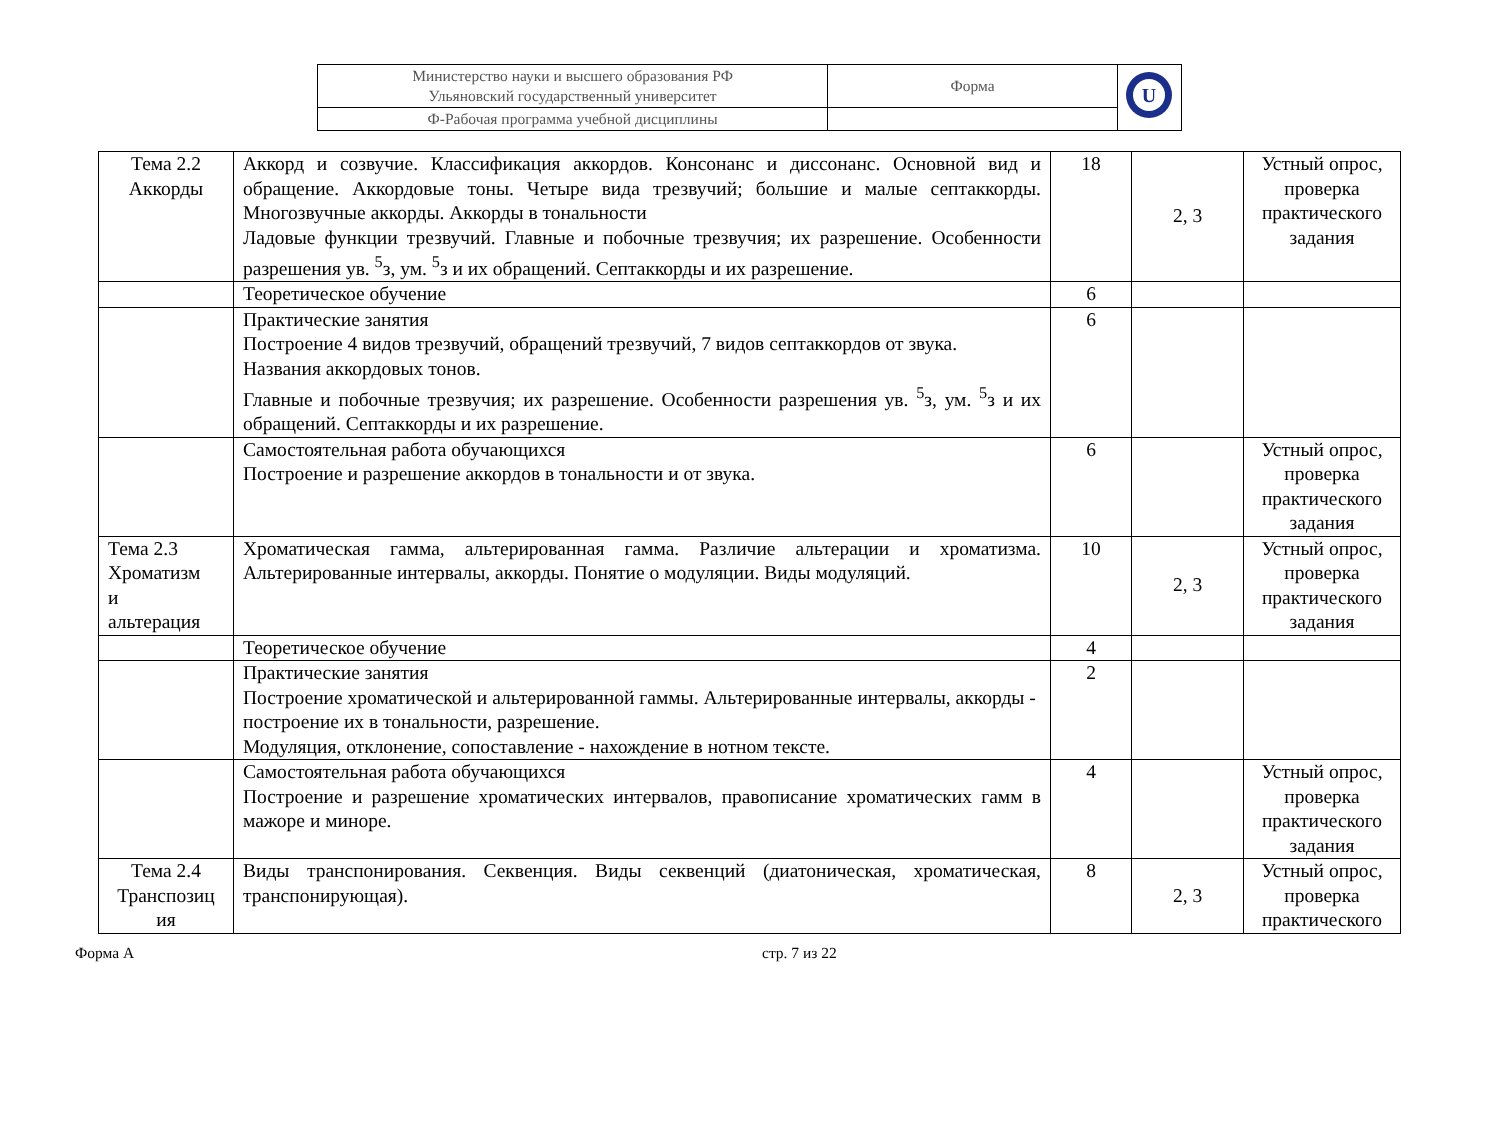| Министерство науки и высшего образования РФ Ульяновский государственный университет | Форма | U |
| Ф-Рабочая программа учебной дисциплины | | |
| Тема 2.2 Аккорды | Аккорд и созвучие. Классификация аккордов. Консонанс и диссонанс. Основной вид и обращение. Аккордовые тоны. Четыре вида трезвучий; большие и малые септаккорды. Многозвучные аккорды. Аккорды в тональности Ладовые функции трезвучий. Главные и побочные трезвучия; их разрешение. Особенности разрешения ув. <sup>5</sup>з, ум. <sup>5</sup>з и их обращений. Септаккорды и их разрешение. | 18 | 2, 3 | Устный опрос, проверка практического задания |
| | Теоретическое обучение | 6 | | |
| | Практические занятия Построение 4 видов трезвучий, обращений трезвучий, 7 видов септаккордов от звука. Названия аккордовых тонов. Главные и побочные трезвучия; их разрешение. Особенности разрешения ув. <sup>5</sup>з, ум. <sup>5</sup>з и их обращений. Септаккорды и их разрешение. | 6 | | |
| | Самостоятельная работа обучающихся Построение и разрешение аккордов в тональности и от звука. | 6 | | Устный опрос, проверка практического задания |
| Тема 2.3 Хроматизм и альтерация | Хроматическая гамма, альтерированная гамма. Различие альтерации и хроматизма. Альтерированные интервалы, аккорды. Понятие о модуляции. Виды модуляций. | 10 | 2, 3 | Устный опрос, проверка практического задания |
| | Теоретическое обучение | 4 | | |
| | Практические занятия Построение хроматической и альтерированной гаммы. Альтерированные интервалы, аккорды - построение их в тональности, разрешение. Модуляция, отклонение, сопоставление - нахождение в нотном тексте. | 2 | | |
| | Самостоятельная работа обучающихся Построение и разрешение хроматических интервалов, правописание хроматических гамм в мажоре и миноре. | 4 | | Устный опрос, проверка практического задания |
| Тема 2.4 Транспозиц ия | Виды транспонирования. Секвенция. Виды секвенций (диатоническая, хроматическая, транспонирующая). | 8 | 2, 3 | Устный опрос, проверка практического |
Форма А стр. 7 из 22